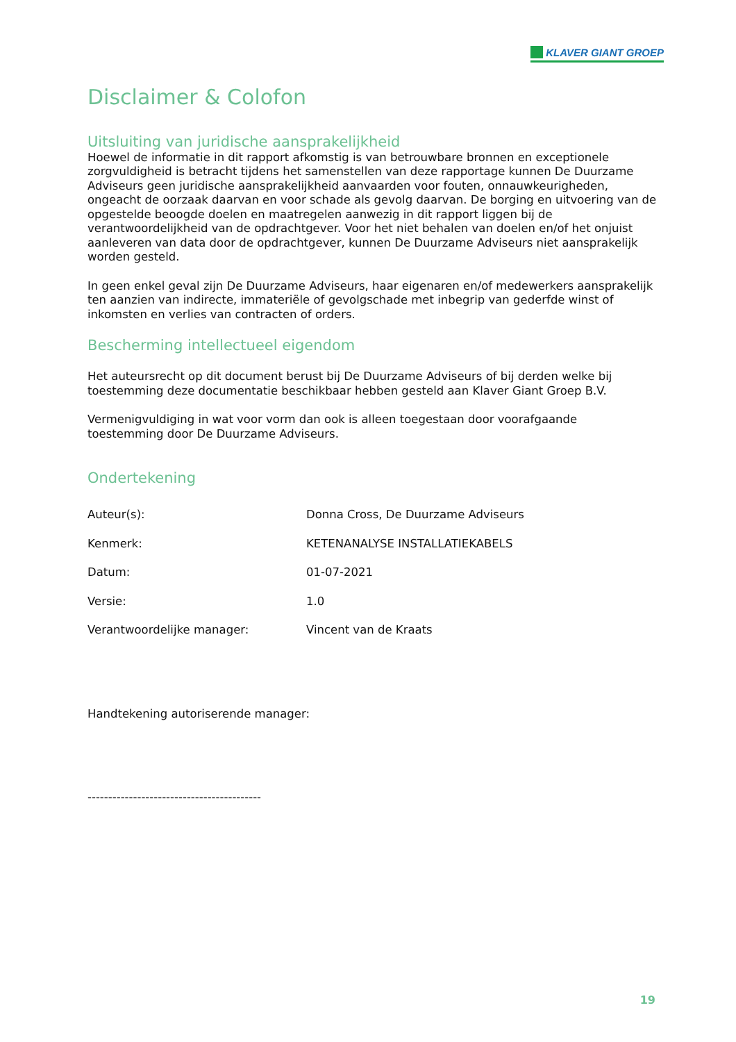KLAVER GIANT GROEP
Disclaimer & Colofon
Uitsluiting van juridische aansprakelijkheid
Hoewel de informatie in dit rapport afkomstig is van betrouwbare bronnen en exceptionele zorgvuldigheid is betracht tijdens het samenstellen van deze rapportage kunnen De Duurzame Adviseurs geen juridische aansprakelijkheid aanvaarden voor fouten, onnauwkeurigheden, ongeacht de oorzaak daarvan en voor schade als gevolg daarvan. De borging en uitvoering van de opgestelde beoogde doelen en maatregelen aanwezig in dit rapport liggen bij de verantwoordelijkheid van de opdrachtgever. Voor het niet behalen van doelen en/of het onjuist aanleveren van data door de opdrachtgever, kunnen De Duurzame Adviseurs niet aansprakelijk worden gesteld.
In geen enkel geval zijn De Duurzame Adviseurs, haar eigenaren en/of medewerkers aansprakelijk ten aanzien van indirecte, immateriële of gevolgschade met inbegrip van gederfde winst of inkomsten en verlies van contracten of orders.
Bescherming intellectueel eigendom
Het auteursrecht op dit document berust bij De Duurzame Adviseurs of bij derden welke bij toestemming deze documentatie beschikbaar hebben gesteld aan Klaver Giant Groep B.V.
Vermenigvuldiging in wat voor vorm dan ook is alleen toegestaan door voorafgaande toestemming door De Duurzame Adviseurs.
Ondertekening
Auteur(s): Donna Cross, De Duurzame Adviseurs
Kenmerk: KETENANALYSE INSTALLATIEKABELS
Datum: 01-07-2021
Versie: 1.0
Verantwoordelijke manager: Vincent van de Kraats
Handtekening autoriserende manager:
------------------------------------------
19